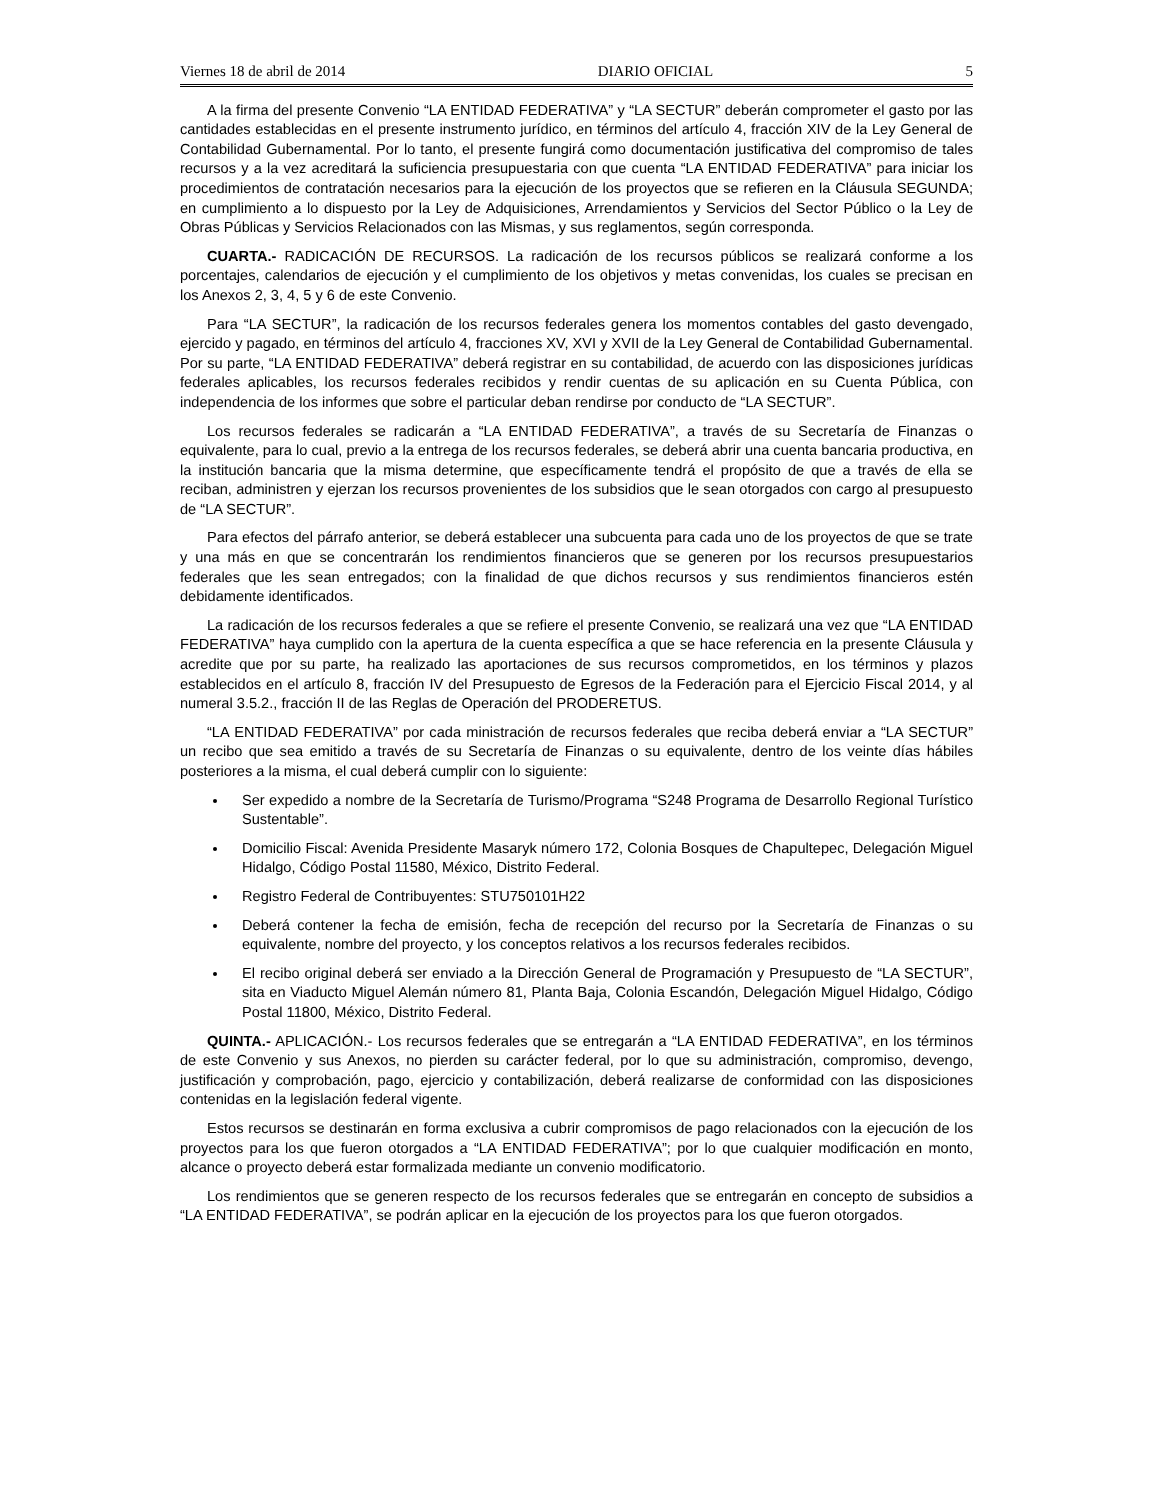Viernes 18 de abril de 2014 DIARIO OFICIAL 5
A la firma del presente Convenio “LA ENTIDAD FEDERATIVA” y “LA SECTUR” deberán comprometer el gasto por las cantidades establecidas en el presente instrumento jurídico, en términos del artículo 4, fracción XIV de la Ley General de Contabilidad Gubernamental. Por lo tanto, el presente fungirá como documentación justificativa del compromiso de tales recursos y a la vez acreditará la suficiencia presupuestaria con que cuenta “LA ENTIDAD FEDERATIVA” para iniciar los procedimientos de contratación necesarios para la ejecución de los proyectos que se refieren en la Cláusula SEGUNDA; en cumplimiento a lo dispuesto por la Ley de Adquisiciones, Arrendamientos y Servicios del Sector Público o la Ley de Obras Públicas y Servicios Relacionados con las Mismas, y sus reglamentos, según corresponda.
CUARTA.- RADICACIÓN DE RECURSOS. La radicación de los recursos públicos se realizará conforme a los porcentajes, calendarios de ejecución y el cumplimiento de los objetivos y metas convenidas, los cuales se precisan en los Anexos 2, 3, 4, 5 y 6 de este Convenio.
Para “LA SECTUR”, la radicación de los recursos federales genera los momentos contables del gasto devengado, ejercido y pagado, en términos del artículo 4, fracciones XV, XVI y XVII de la Ley General de Contabilidad Gubernamental. Por su parte, “LA ENTIDAD FEDERATIVA” deberá registrar en su contabilidad, de acuerdo con las disposiciones jurídicas federales aplicables, los recursos federales recibidos y rendir cuentas de su aplicación en su Cuenta Pública, con independencia de los informes que sobre el particular deban rendirse por conducto de “LA SECTUR”.
Los recursos federales se radicarán a “LA ENTIDAD FEDERATIVA”, a través de su Secretaría de Finanzas o equivalente, para lo cual, previo a la entrega de los recursos federales, se deberá abrir una cuenta bancaria productiva, en la institución bancaria que la misma determine, que específicamente tendrá el propósito de que a través de ella se reciban, administren y ejerzan los recursos provenientes de los subsidios que le sean otorgados con cargo al presupuesto de “LA SECTUR”.
Para efectos del párrafo anterior, se deberá establecer una subcuenta para cada uno de los proyectos de que se trate y una más en que se concentrarán los rendimientos financieros que se generen por los recursos presupuestarios federales que les sean entregados; con la finalidad de que dichos recursos y sus rendimientos financieros estén debidamente identificados.
La radicación de los recursos federales a que se refiere el presente Convenio, se realizará una vez que “LA ENTIDAD FEDERATIVA” haya cumplido con la apertura de la cuenta específica a que se hace referencia en la presente Cláusula y acredite que por su parte, ha realizado las aportaciones de sus recursos comprometidos, en los términos y plazos establecidos en el artículo 8, fracción IV del Presupuesto de Egresos de la Federación para el Ejercicio Fiscal 2014, y al numeral 3.5.2., fracción II de las Reglas de Operación del PRODERETUS.
“LA ENTIDAD FEDERATIVA” por cada ministración de recursos federales que reciba deberá enviar a “LA SECTUR” un recibo que sea emitido a través de su Secretaría de Finanzas o su equivalente, dentro de los veinte días hábiles posteriores a la misma, el cual deberá cumplir con lo siguiente:
Ser expedido a nombre de la Secretaría de Turismo/Programa “S248 Programa de Desarrollo Regional Turístico Sustentable”.
Domicilio Fiscal: Avenida Presidente Masaryk número 172, Colonia Bosques de Chapultepec, Delegación Miguel Hidalgo, Código Postal 11580, México, Distrito Federal.
Registro Federal de Contribuyentes: STU750101H22
Deberá contener la fecha de emisión, fecha de recepción del recurso por la Secretaría de Finanzas o su equivalente, nombre del proyecto, y los conceptos relativos a los recursos federales recibidos.
El recibo original deberá ser enviado a la Dirección General de Programación y Presupuesto de “LA SECTUR”, sita en Viaducto Miguel Alemán número 81, Planta Baja, Colonia Escandón, Delegación Miguel Hidalgo, Código Postal 11800, México, Distrito Federal.
QUINTA.- APLICACIÓN.- Los recursos federales que se entregarán a “LA ENTIDAD FEDERATIVA”, en los términos de este Convenio y sus Anexos, no pierden su carácter federal, por lo que su administración, compromiso, devengo, justificación y comprobación, pago, ejercicio y contabilización, deberá realizarse de conformidad con las disposiciones contenidas en la legislación federal vigente.
Estos recursos se destinarán en forma exclusiva a cubrir compromisos de pago relacionados con la ejecución de los proyectos para los que fueron otorgados a “LA ENTIDAD FEDERATIVA”; por lo que cualquier modificación en monto, alcance o proyecto deberá estar formalizada mediante un convenio modificatorio.
Los rendimientos que se generen respecto de los recursos federales que se entregarán en concepto de subsidios a “LA ENTIDAD FEDERATIVA”, se podrán aplicar en la ejecución de los proyectos para los que fueron otorgados.